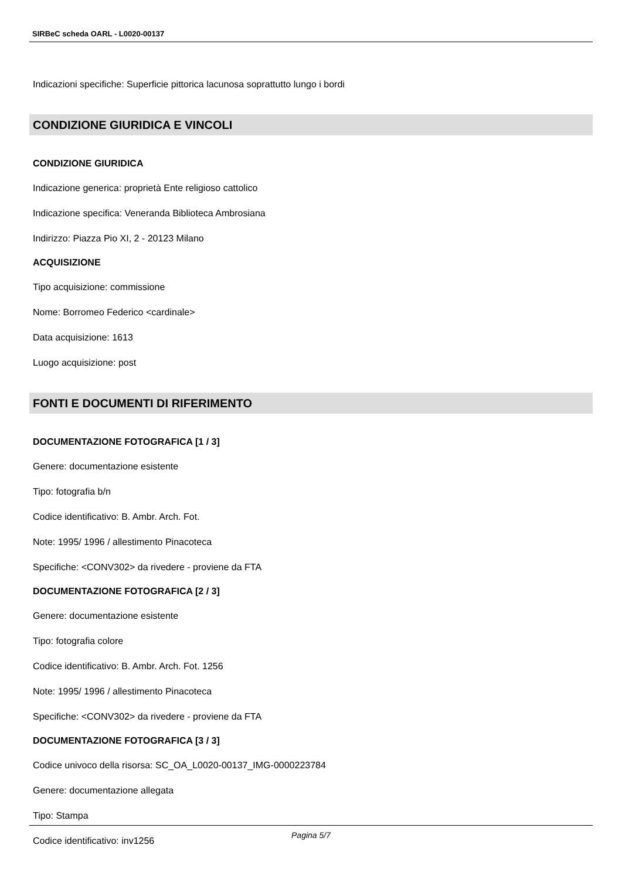SIRBeC scheda OARL - L0020-00137
Indicazioni specifiche: Superficie pittorica lacunosa soprattutto lungo i bordi
CONDIZIONE GIURIDICA E VINCOLI
CONDIZIONE GIURIDICA
Indicazione generica: proprietà Ente religioso cattolico
Indicazione specifica: Veneranda Biblioteca Ambrosiana
Indirizzo: Piazza Pio XI, 2 - 20123 Milano
ACQUISIZIONE
Tipo acquisizione: commissione
Nome: Borromeo Federico <cardinale>
Data acquisizione: 1613
Luogo acquisizione: post
FONTI E DOCUMENTI DI RIFERIMENTO
DOCUMENTAZIONE FOTOGRAFICA [1 / 3]
Genere: documentazione esistente
Tipo: fotografia b/n
Codice identificativo: B. Ambr. Arch. Fot.
Note: 1995/ 1996 / allestimento Pinacoteca
Specifiche: <CONV302> da rivedere - proviene da FTA
DOCUMENTAZIONE FOTOGRAFICA [2 / 3]
Genere: documentazione esistente
Tipo: fotografia colore
Codice identificativo: B. Ambr. Arch. Fot. 1256
Note: 1995/ 1996 / allestimento Pinacoteca
Specifiche: <CONV302> da rivedere - proviene da FTA
DOCUMENTAZIONE FOTOGRAFICA [3 / 3]
Codice univoco della risorsa: SC_OA_L0020-00137_IMG-0000223784
Genere: documentazione allegata
Tipo: Stampa
Codice identificativo: inv1256
Pagina 5/7